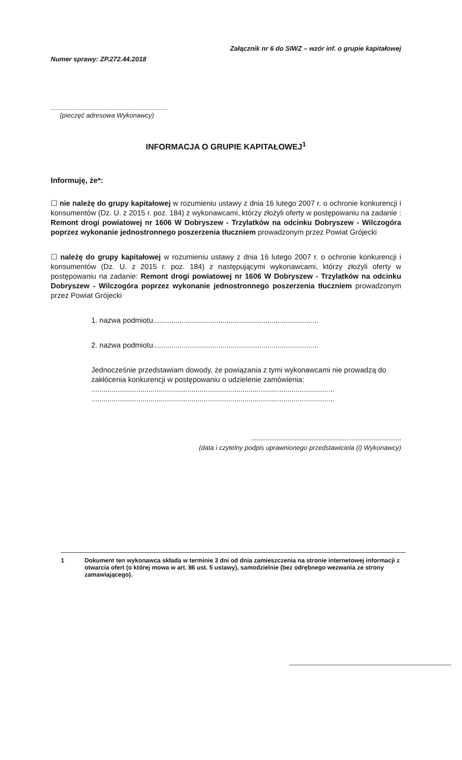Załącznik nr 6 do SIWZ – wzór inf. o grupie kapitałowej
Numer sprawy: ZP.272.44.2018
.....................................................................
(pieczęć adresowa Wykonawcy)
INFORMACJA O GRUPIE KAPITAŁOWEJ<sup>1</sup>
Informuję, że*:
☐ nie należę do grupy kapitałowej w rozumieniu ustawy z dnia 16 lutego 2007 r. o ochronie konkurencji i konsumentów (Dz. U. z 2015 r. poz. 184) z wykonawcami, którzy złożyli oferty w postępowaniu na zadanie : Remont drogi powiatowej nr 1606 W Dobryszew - Trzylatków na odcinku Dobryszew - Wilczogóra poprzez wykonanie jednostronnego poszerzenia tłuczniem prowadzonym przez Powiat Grójecki
☐ należę do grupy kapitałowej w rozumieniu ustawy z dnia 16 lutego 2007 r. o ochronie konkurencji i konsumentów (Dz. U. z 2015 r. poz. 184) z następującymi wykonawcami, którzy złożyli oferty w postępowaniu na zadanie: Remont drogi powiatowej nr 1606 W Dobryszew - Trzylatków na odcinku Dobryszew - Wilczogóra poprzez wykonanie jednostronnego poszerzenia tłuczniem prowadzonym przez Powiat Grójecki
1. nazwa podmiotu.................................................................................
2. nazwa podmiotu.................................................................................
Jednocześnie przedstawiam dowody, że powiązania z tymi wykonawcami nie prowadzą do zakłócenia konkurencji w postępowaniu o udzielenie zamówienia:
.......................................................................................................................
.......................................................................................................................
..................................................................................
(data i czytelny podpis uprawnionego przedstawiciela (i) Wykonawcy)
1 Dokument ten wykonawca składa w terminie 3 dni od dnia zamieszczenia na stronie internetowej informacji z otwarcia ofert (o której mowa w art. 86 ust. 5 ustawy), samodzielnie (bez odrębnego wezwania ze strony zamawiającego).